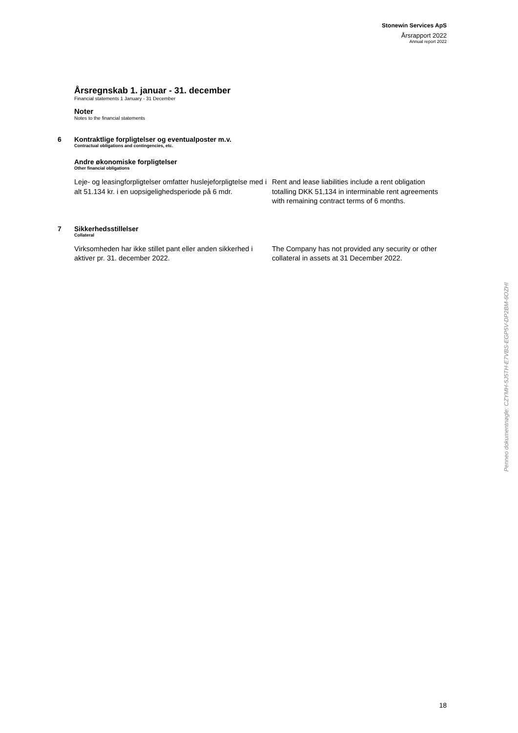Stonewin Services ApS
Årsrapport 2022
Annual report 2022
Årsregnskab 1. januar - 31. december
Financial statements 1 January - 31 December
Noter
Notes to the financial statements
6 Kontraktlige forpligtelser og eventualposter m.v.
Contractual obligations and contingencies, etc.
Andre økonomiske forpligtelser
Other financial obligations
Leje- og leasingforpligtelser omfatter huslejeforpligtelse med i alt 51.134 kr. i en uopsigelighedsperiode på 6 mdr.
Rent and lease liabilities include a rent obligation totalling DKK 51,134 in interminable rent agreements with remaining contract terms of 6 months.
7 Sikkerhedsstillelser
Collateral
Virksomheden har ikke stillet pant eller anden sikkerhed i aktiver pr. 31. december 2022.
The Company has not provided any security or other collateral in assets at 31 December 2022.
Penneo dokumentnøgle: CZYMH-5J5TH-E7VBS-EGP5V-DP2BM-6OZHI
18